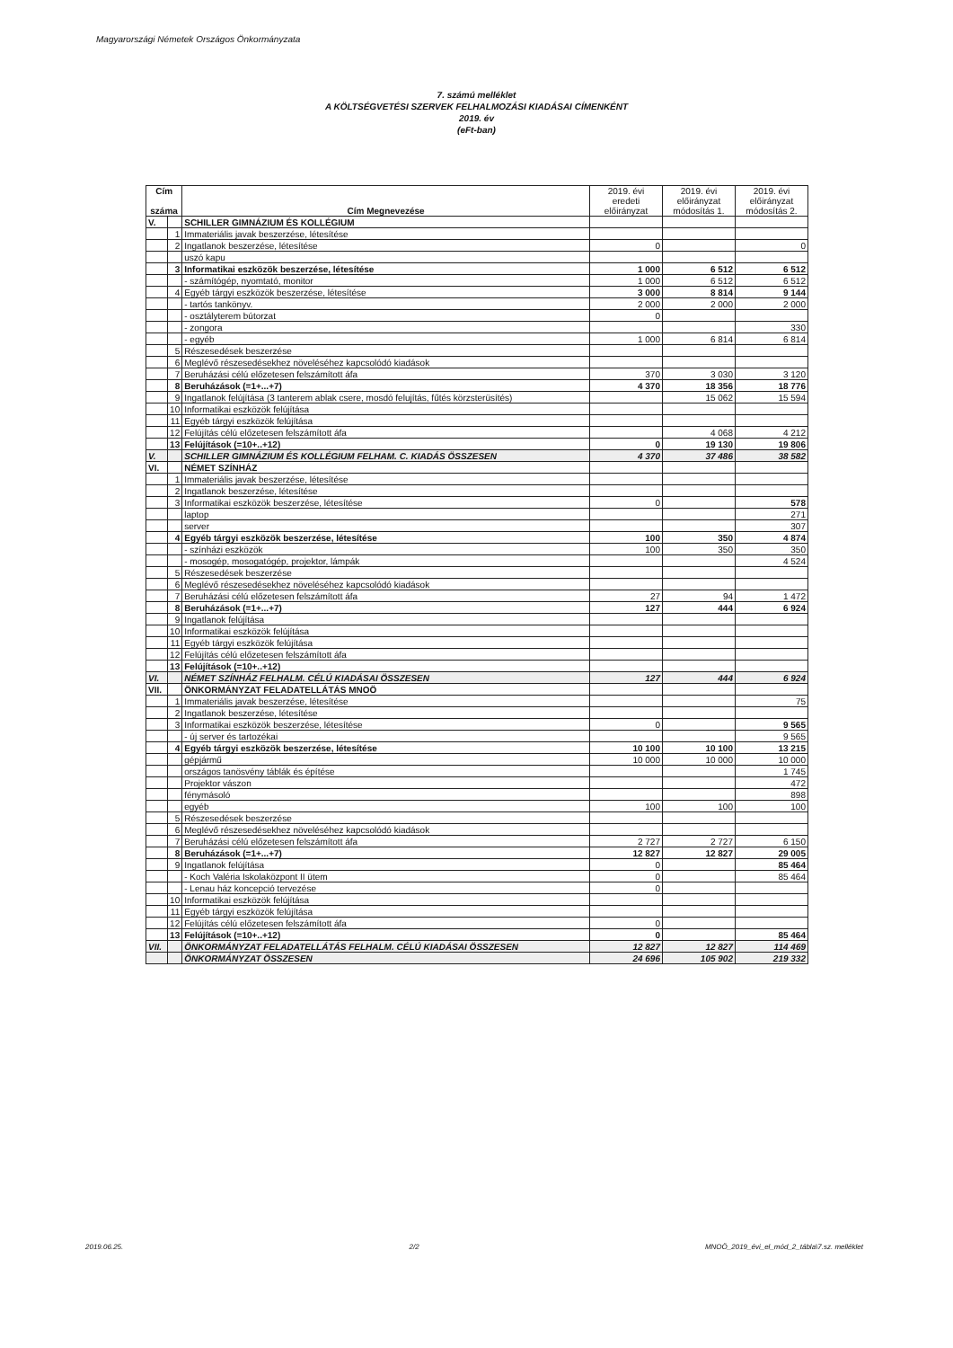Magyarországi Németek Országos Önkormányzata
7. számú melléklet
A KÖLTSÉGVETÉSI SZERVEK FELHALMOZÁSI KIADÁSAI CÍMENKÉNT
2019. év
(eFt-ban)
| Cím száma | | Cím Megnevezése | 2019. évi eredeti előirányzat | 2019. évi előirányzat módosítás 1. | 2019. évi előirányzat módosítás 2. |
| --- | --- | --- | --- | --- | --- |
| V. | | SCHILLER GIMNÁZIUM ÉS KOLLÉGIUM | | | |
| | 1 | Immateriális javak beszerzése, létesítése | | | |
| | 2 | Ingatlanok beszerzése, létesítése | 0 | | 0 |
| | | uszó kapu | | | |
| | 3 | Informatikai eszközök beszerzése, létesítése | 1 000 | 6 512 | 6 512 |
| | | - számítógép, nyomtató, monitor | 1 000 | 6 512 | 6 512 |
| | 4 | Egyéb tárgyi eszközök beszerzése, létesítése | 3 000 | 8 814 | 9 144 |
| | | - tartós tankönyv. | 2 000 | 2 000 | 2 000 |
| | | - osztályterem bútorzat | 0 | | |
| | | - zongora | | | 330 |
| | | - egyéb | 1 000 | 6 814 | 6 814 |
| | 5 | Részesedések beszerzése | | | |
| | 6 | Meglévő részesedésekhez növeléséhez kapcsolódó kiadások | | | |
| | 7 | Beruházási célú előzetesen felszámított áfa | 370 | 3 030 | 3 120 |
| | 8 | Beruházások (=1+...+7) | 4 370 | 18 356 | 18 776 |
| | 9 | Ingatlanok felújítása (3 tanterem ablak csere, mosdó felujítás, fűtés körzsterüsítés) | | 15 062 | 15 594 |
| | 10 | Informatikai eszközök felújítása | | | |
| | 11 | Egyéb tárgyi eszközök felújítása | | | |
| | 12 | Felújítás célú előzetesen felszámított áfa | | 4 068 | 4 212 |
| | 13 | Felújítások (=10+..+12) | 0 | 19 130 | 19 806 |
| V. | | SCHILLER GIMNÁZIUM ÉS KOLLÉGIUM FELHAM. C. KIADÁS ÖSSZESEN | 4 370 | 37 486 | 38 582 |
| VI. | | NÉMET SZÍNHÁZ | | | |
| | 1 | Immateriális javak beszerzése, létesítése | | | |
| | 2 | Ingatlanok beszerzése, létesítése | | | |
| | 3 | Informatikai eszközök beszerzése, létesítése | 0 | | 578 |
| | | laptop | | | 271 |
| | | server | | | 307 |
| | 4 | Egyéb tárgyi eszközök beszerzése, létesítése | 100 | 350 | 4 874 |
| | | - színházi eszközök | 100 | 350 | 350 |
| | | - mosogép, mosogatógép, projektor, lámpák | | | 4 524 |
| | 5 | Részesedések beszerzése | | | |
| | 6 | Meglévő részesedésekhez növeléséhez kapcsolódó kiadások | | | |
| | 7 | Beruházási célú előzetesen felszámított áfa | 27 | 94 | 1 472 |
| | 8 | Beruházások (=1+...+7) | 127 | 444 | 6 924 |
| | 9 | Ingatlanok felújítása | | | |
| | 10 | Informatikai eszközök felújítása | | | |
| | 11 | Egyéb tárgyi eszközök felújítása | | | |
| | 12 | Felújítás célú előzetesen felszámított áfa | | | |
| | 13 | Felújítások (=10+..+12) | | | |
| VI. | | NÉMET SZÍNHÁZ FELHALM. CÉLÚ KIADÁSAI ÖSSZESEN | 127 | 444 | 6 924 |
| VII. | | ÖNKORMÁNYZAT FELADATELLÁTÁS MNOÖ | | | |
| | 1 | Immateriális javak beszerzése, létesítése | | | 75 |
| | 2 | Ingatlanok beszerzése, létesítése | | | |
| | 3 | Informatikai eszközök beszerzése, létesítése | 0 | | 9 565 |
| | | - új server és tartozékai | | | 9 565 |
| | 4 | Egyéb tárgyi eszközök beszerzése, létesítése | 10 100 | 10 100 | 13 215 |
| | | gépjármű | 10 000 | 10 000 | 10 000 |
| | | országos tanösvény táblák és építése | | | 1 745 |
| | | Projektor vászon | | | 472 |
| | | fénymásoló | | | 898 |
| | | egyéb | 100 | 100 | 100 |
| | 5 | Részesedések beszerzése | | | |
| | 6 | Meglévő részesedésekhez növeléséhez kapcsolódó kiadások | | | |
| | 7 | Beruházási célú előzetesen felszámított áfa | 2 727 | 2 727 | 6 150 |
| | 8 | Beruházások (=1+...+7) | 12 827 | 12 827 | 29 005 |
| | 9 | Ingatlanok felújítása | 0 | | 85 464 |
| | | - Koch Valéria Iskolaközpont II ütem | 0 | | 85 464 |
| | | - Lenau ház koncepció tervezése | 0 | | |
| | 10 | Informatikai eszközök felújítása | | | |
| | 11 | Egyéb tárgyi eszközök felújítása | | | |
| | 12 | Felújítás célú előzetesen felszámított áfa | 0 | | |
| | 13 | Felújítások (=10+..+12) | 0 | | 85 464 |
| VII. | | ÖNKORMÁNYZAT FELADATELLÁTÁS FELHALM. CÉLÚ KIADÁSAI ÖSSZESEN | 12 827 | 12 827 | 114 469 |
| | | ÖNKORMÁNYZAT ÖSSZESEN | 24 696 | 105 902 | 219 332 |
2019.06.25. 2/2 MNOÖ_2019_évi_el_mód_2_tábla\7.sz. melléklet